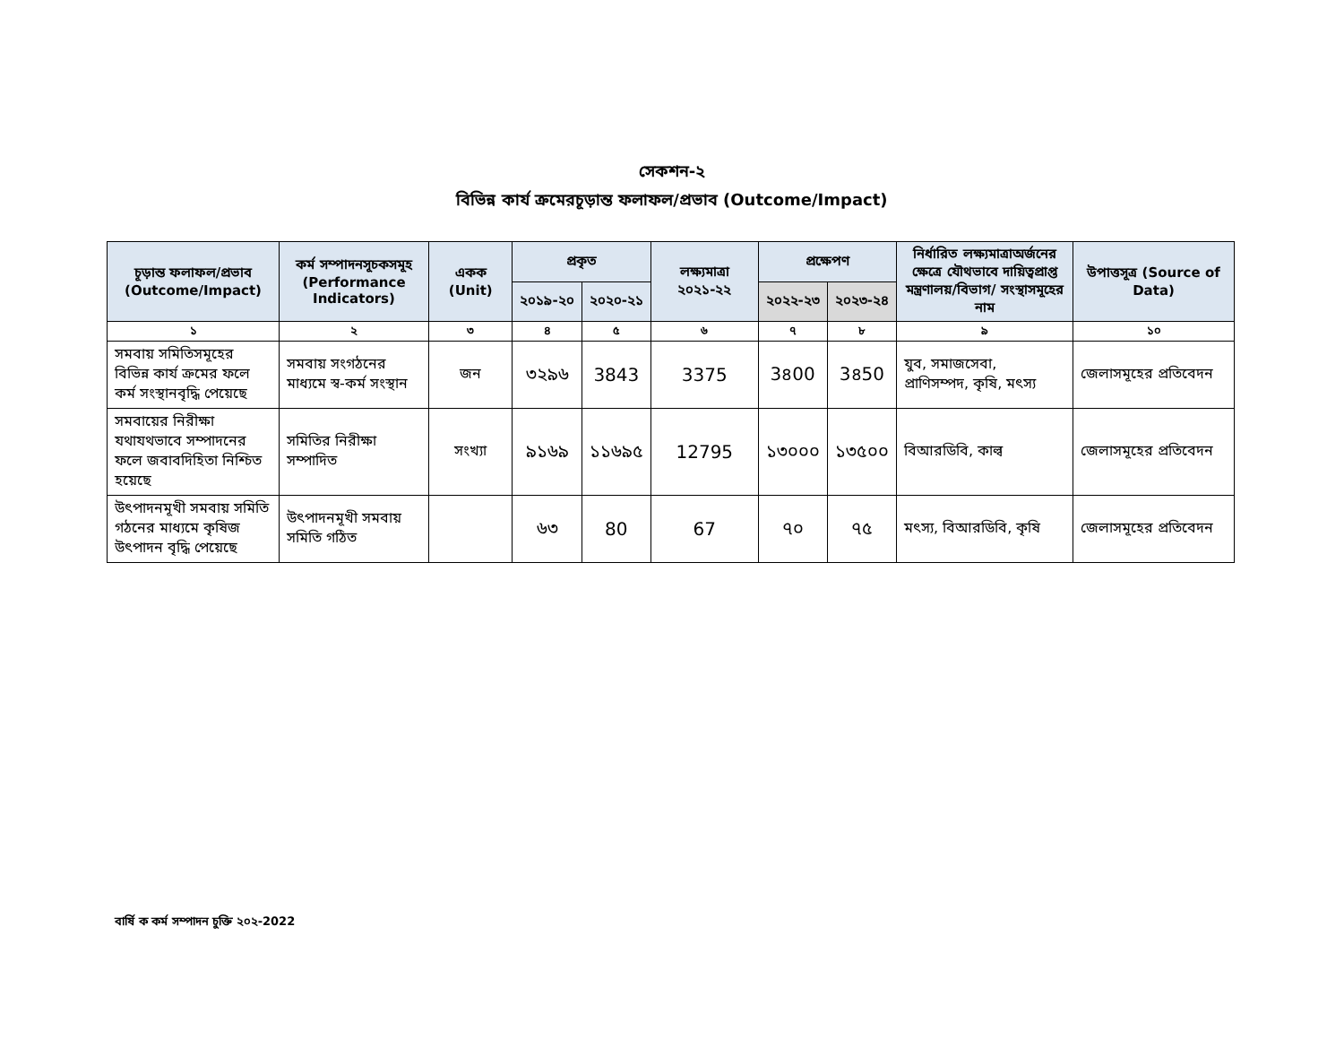সেকশন-২
বিভিন্ন কার্য ক্রমেরচূড়ান্ত ফলাফল/প্রভাব (Outcome/Impact)
| চূড়ান্ত ফলাফল/প্রভাব (Outcome/Impact) | কর্ম সম্পাদনসূচকসমূহ (Performance Indicators) | একক (Unit) | প্রকৃত | | লক্ষ্যমাত্রা ২০২১-২২ | প্রক্ষেপণ | | নির্ধারিত লক্ষ্যমাত্রাঅর্জনের ক্ষেত্রে যৌথভাবে দায়িত্বপ্রাপ্ত মন্ত্রণালয়/বিভাগ/ সংস্থাসমূহের নাম | উপাত্তসূত্র (Source of Data) |
| --- | --- | --- | --- | --- | --- | --- | --- | --- | --- |
| | | | ২০১৯-২০ | ২০২০-২১ | | ২০২২-২৩ | ২০২৩-২৪ | | |
| ১ | ২ | ৩ | ৪ | ৫ | ৬ | ৭ | ৮ | ৯ | ১০ |
| সমবায় সমিতিসমূহের বিভিন্ন কার্য ক্রমের ফলে কর্ম সংস্থানবৃদ্ধি পেয়েছে | সমবায় সংগঠনের মাধ্যমে স্ব-কর্ম সংস্থান | জন | ৩২৯৬ | 3843 | 3375 | 3৪00 | 3৪50 | যুব, সমাজসেবা, প্রাণিসম্পদ, কৃষি, মৎস্য | জেলাসমূহের প্রতিবেদন |
| সমবায়ের নিরীক্ষা যথাযথভাবে সম্পাদনের ফলে জবাবদিহিতা নিশ্চিত হয়েছে | সমিতির নিরীক্ষা সম্পাদিত | সংখ্যা | ৯১৬৯ | ১১৬৯৫ | 12795 | ১৩০০০ | ১৩৫০০ | বিআরডিবি, কাল্ব | জেলাসমূহের প্রতিবেদন |
| উৎপাদনমূখী সমবায় সমিতি গঠনের মাধ্যমে কৃষিজ উৎপাদন বৃদ্ধি পেয়েছে | উৎপাদনমূখী সমবায় সমিতি গঠিত | | ৬৩ | 80 | 67 | ৭০ | ৭৫ | মৎস্য, বিআরডিবি, কৃষি | জেলাসমূহের প্রতিবেদন |
বার্ষি ক কর্ম সম্পাদন চুক্তি ২০২-2022